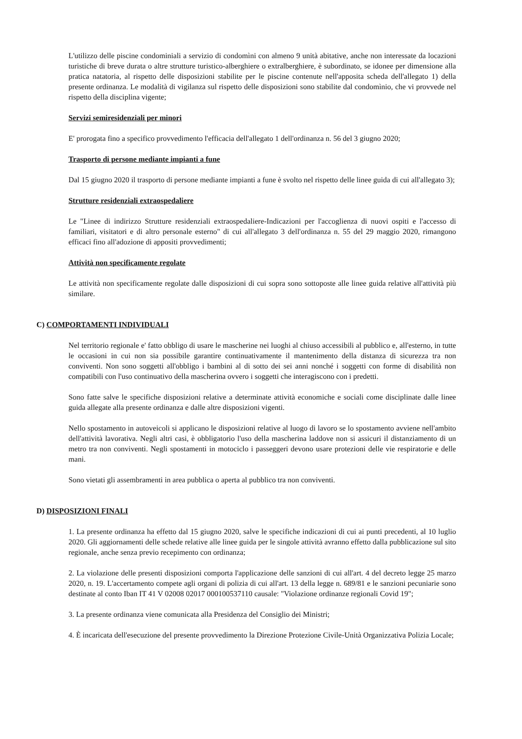L'utilizzo delle piscine condominiali a servizio di condomìni con almeno 9 unità abitative, anche non interessate da locazioni turistiche di breve durata o altre strutture turistico-alberghiere o extralberghiere, è subordinato, se idonee per dimensione alla pratica natatoria, al rispetto delle disposizioni stabilite per le piscine contenute nell'apposita scheda dell'allegato 1) della presente ordinanza. Le modalità di vigilanza sul rispetto delle disposizioni sono stabilite dal condomìnio, che vi provvede nel rispetto della disciplina vigente;
Servizi semiresidenziali per minori
E' prorogata fino a specifico provvedimento l'efficacia dell'allegato 1 dell'ordinanza n. 56 del 3 giugno 2020;
Trasporto di persone mediante impianti a fune
Dal 15 giugno 2020 il trasporto di persone mediante impianti a fune è svolto nel rispetto delle linee guida di cui all'allegato 3);
Strutture residenziali extraospedaliere
Le "Linee di indirizzo Strutture residenziali extraospedaliere-Indicazioni per l'accoglienza di nuovi ospiti e l'accesso di familiari, visitatori e di altro personale esterno" di cui all'allegato 3 dell'ordinanza n. 55 del 29 maggio 2020, rimangono efficaci fino all'adozione di appositi provvedimenti;
Attività non specificamente regolate
Le attività non specificamente regolate dalle disposizioni di cui sopra sono sottoposte alle linee guida relative all'attività più similare.
C) COMPORTAMENTI INDIVIDUALI
Nel territorio regionale e' fatto obbligo di usare le mascherine nei luoghi al chiuso accessibili al pubblico e, all'esterno, in tutte le occasioni in cui non sia possibile garantire continuativamente il mantenimento della distanza di sicurezza tra non conviventi. Non sono soggetti all'obbligo i bambini al di sotto dei sei anni nonché i soggetti con forme di disabilità non compatibili con l'uso continuativo della mascherina ovvero i soggetti che interagiscono con i predetti.
Sono fatte salve le specifiche disposizioni relative a determinate attività economiche e sociali come disciplinate dalle linee guida allegate alla presente ordinanza e dalle altre disposizioni vigenti.
Nello spostamento in autoveicoli si applicano le disposizioni relative al luogo di lavoro se lo spostamento avviene nell'ambito dell'attività lavorativa. Negli altri casi, è obbligatorio l'uso della mascherina laddove non si assicuri il distanziamento di un metro tra non conviventi. Negli spostamenti in motociclo i passeggeri devono usare protezioni delle vie respiratorie e delle mani.
Sono vietati gli assembramenti in area pubblica o aperta al pubblico tra non conviventi.
D) DISPOSIZIONI FINALI
1. La presente ordinanza ha effetto dal 15 giugno 2020, salve le specifiche indicazioni di cui ai punti precedenti, al 10 luglio 2020. Gli aggiornamenti delle schede relative alle linee guida per le singole attività avranno effetto dalla pubblicazione sul sito regionale, anche senza previo recepimento con ordinanza;
2. La violazione delle presenti disposizioni comporta l'applicazione delle sanzioni di cui all'art. 4 del decreto legge 25 marzo 2020, n. 19. L'accertamento compete agli organi di polizia di cui all'art. 13 della legge n. 689/81 e le sanzioni pecuniarie sono destinate al conto Iban IT 41 V 02008 02017 000100537110 causale: "Violazione ordinanze regionali Covid 19";
3. La presente ordinanza viene comunicata alla Presidenza del Consiglio dei Ministri;
4. È incaricata dell'esecuzione del presente provvedimento la Direzione Protezione Civile-Unità Organizzativa Polizia Locale;